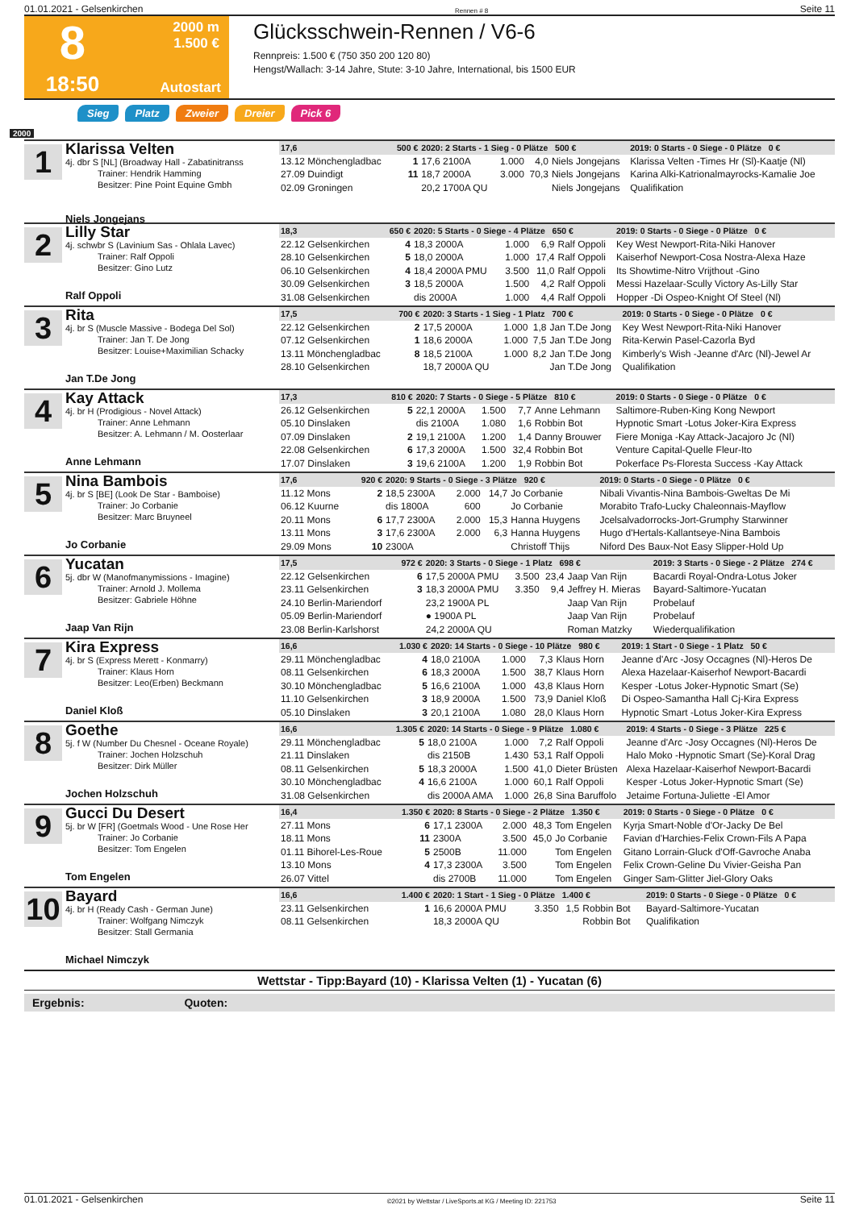01.01.2021 - Gelsenkirchen Rennen # 8 Seite 11
8
2000 m
1.500 €
18:50
Autostart
Glücksschwein-Rennen / V6-6
Rennpreis: 1.500 € (750 350 200 120 80)
Hengst/Wallach: 3-14 Jahre, Stute: 3-10 Jahre, International, bis 1500 EUR
Sieg Platz Zweier Dreier Pick 6
2000
1
Klarissa Velten
4j. dbr S [NL] (Broadway Hall - Zabatinitranss
Trainer: Hendrik Hamming
Besitzer: Pine Point Equine Gmbh
Niels Jongejans
| 17,6 | 500 € | 2020: 2 Starts - 1 Sieg - 0 Plätze 500 € | | | | 2019: 0 Starts - 0 Siege - 0 Plätze 0 € |
| --- | --- | --- | --- | --- | --- | --- |
| 13.12 Mönchengladbac | 1 | 17,6 2100A | 1.000 | 4,0 | Niels Jongejans | Klarissa Velten -Times Hr (Sl)-Kaatje (Nl) |
| 27.09 Duindigt | 11 | 18,7 2000A | 3.000 | 70,3 | Niels Jongejans | Karina Alki-Katrionalmayrocks-Kamalie Joe |
| 02.09 Groningen | | 20,2 1700A QU | | | Niels Jongejans | Qualifikation |
2
Lilly Star
4j. schwbr S (Lavinium Sas - Ohlala Lavec)
Trainer: Ralf Oppoli
Besitzer: Gino Lutz
Ralf Oppoli
| 18,3 | 650 € | 2020: 5 Starts - 0 Siege - 4 Plätze 650 € | | | | 2019: 0 Starts - 0 Siege - 0 Plätze 0 € |
| --- | --- | --- | --- | --- | --- | --- |
| 22.12 Gelsenkirchen | 4 | 18,3 2000A | 1.000 | 6,9 | Ralf Oppoli | Key West Newport-Rita-Niki Hanover |
| 28.10 Gelsenkirchen | 5 | 18,0 2000A | 1.000 | 17,4 | Ralf Oppoli | Kaiserhof Newport-Cosa Nostra-Alexa Haze |
| 06.10 Gelsenkirchen | 4 | 18,4 2000A PMU | 3.500 | 11,0 | Ralf Oppoli | Its Showtime-Nitro Vrijthout -Gino |
| 30.09 Gelsenkirchen | 3 | 18,5 2000A | 1.500 | 4,2 | Ralf Oppoli | Messi Hazelaar-Scully Victory As-Lilly Star |
| 31.08 Gelsenkirchen | | dis 2000A | 1.000 | 4,4 | Ralf Oppoli | Hopper -Di Ospeo-Knight Of Steel (Nl) |
3
Rita
4j. br S (Muscle Massive - Bodega Del Sol)
Trainer: Jan T. De Jong
Besitzer: Louise+Maximilian Schacky
Jan T.De Jong
| 17,5 | 700 € | 2020: 3 Starts - 1 Sieg - 1 Platz 700 € | | | | 2019: 0 Starts - 0 Siege - 0 Plätze 0 € |
| --- | --- | --- | --- | --- | --- | --- |
| 22.12 Gelsenkirchen | 2 | 17,5 2000A | 1.000 | 1,8 | Jan T.De Jong | Key West Newport-Rita-Niki Hanover |
| 07.12 Gelsenkirchen | 1 | 18,6 2000A | 1.000 | 7,5 | Jan T.De Jong | Rita-Kerwin Pasel-Cazorla Byd |
| 13.11 Mönchengladbac | 8 | 18,5 2100A | 1.000 | 8,2 | Jan T.De Jong | Kimberly's Wish -Jeanne d'Arc (Nl)-Jewel Ar |
| 28.10 Gelsenkirchen | | 18,7 2000A QU | | | Jan T.De Jong | Qualifikation |
4
Kay Attack
4j. br H (Prodigious - Novel Attack)
Trainer: Anne Lehmann
Besitzer: A. Lehmann / M. Oosterlaar
Anne Lehmann
| 17,3 | 810 € | 2020: 7 Starts - 0 Siege - 5 Plätze 810 € | | | | 2019: 0 Starts - 0 Siege - 0 Plätze 0 € |
| --- | --- | --- | --- | --- | --- | --- |
| 26.12 Gelsenkirchen | 5 | 22,1 2000A | 1.500 | 7,7 | Anne Lehmann | Saltimore-Ruben-King Kong Newport |
| 05.10 Dinslaken | | dis 2100A | 1.080 | 1,6 | Robbin Bot | Hypnotic Smart -Lotus Joker-Kira Express |
| 07.09 Dinslaken | 2 | 19,1 2100A | 1.200 | 1,4 | Danny Brouwer | Fiere Moniga -Kay Attack-Jacajoro Jc (Nl) |
| 22.08 Gelsenkirchen | 6 | 17,3 2000A | 1.500 | 32,4 | Robbin Bot | Venture Capital-Quelle Fleur-Ito |
| 17.07 Dinslaken | 3 | 19,6 2100A | 1.200 | 1,9 | Robbin Bot | Pokerface Ps-Floresta Success -Kay Attack |
5
Nina Bambois
4j. br S [BE] (Look De Star - Bamboise)
Trainer: Jo Corbanie
Besitzer: Marc Bruyneel
Jo Corbanie
| 17,6 | 920 € | 2020: 9 Starts - 0 Siege - 3 Plätze 920 € | | | | 2019: 0 Starts - 0 Siege - 0 Plätze 0 € |
| --- | --- | --- | --- | --- | --- | --- |
| 11.12 Mons | 2 | 18,5 2300A | 2.000 | 14,7 | Jo Corbanie | Nibali Vivantis-Nina Bambois-Gweltas De Mi |
| 06.12 Kuurne | | dis 1800A | 600 | | Jo Corbanie | Morabito Trafo-Lucky Chaleonnais-Mayflow |
| 20.11 Mons | 6 | 17,7 2300A | 2.000 | 15,3 | Hanna Huygens | Jcelsalvadorrocks-Jort-Grumphy Starwinner |
| 13.11 Mons | 3 | 17,6 2300A | 2.000 | 6,3 | Hanna Huygens | Hugo d'Hertals-Kallantseye-Nina Bambois |
| 29.09 Mons | 10 | 2300A | | | Christoff Thijs | Niford Des Baux-Not Easy Slipper-Hold Up |
6
Yucatan
5j. dbr W (Manofmanymissions - Imagine)
Trainer: Arnold J. Mollema
Besitzer: Gabriele Höhne
Jaap Van Rijn
| 17,5 | 972 € | 2020: 3 Starts - 0 Siege - 1 Platz 698 € | | | | 2019: 3 Starts - 0 Siege - 2 Plätze 274 € |
| --- | --- | --- | --- | --- | --- | --- |
| 22.12 Gelsenkirchen | 6 | 17,5 2000A PMU | 3.500 | 23,4 | Jaap Van Rijn | Bacardi Royal-Ondra-Lotus Joker |
| 23.11 Gelsenkirchen | 3 | 18,3 2000A PMU | 3.350 | 9,4 | Jeffrey H. Mieras | Bayard-Saltimore-Yucatan |
| 24.10 Berlin-Mariendorf | | 23,2 1900A PL | | | Jaap Van Rijn | Probelauf |
| 05.09 Berlin-Mariendorf | | ● 1900A PL | | | Jaap Van Rijn | Probelauf |
| 23.08 Berlin-Karlshorst | | 24,2 2000A QU | | | Roman Matzky | Wiederqualifikation |
7
Kira Express
4j. br S (Express Merett - Konmarry)
Trainer: Klaus Horn
Besitzer: Leo(Erben) Beckmann
Daniel Kloß
| 16,6 | 1.030 € | 2020: 14 Starts - 0 Siege - 10 Plätze 980 € | | | | 2019: 1 Start - 0 Siege - 1 Platz 50 € |
| --- | --- | --- | --- | --- | --- | --- |
| 29.11 Mönchengladbac | 4 | 18,0 2100A | 1.000 | 7,3 | Klaus Horn | Jeanne d'Arc -Josy Occagnes (Nl)-Heros De |
| 08.11 Gelsenkirchen | 6 | 18,3 2000A | 1.500 | 38,7 | Klaus Horn | Alexa Hazelaar-Kaiserhof Newport-Bacardi |
| 30.10 Mönchengladbac | 5 | 16,6 2100A | 1.000 | 43,8 | Klaus Horn | Kesper -Lotus Joker-Hypnotic Smart (Se) |
| 11.10 Gelsenkirchen | 3 | 18,9 2000A | 1.500 | 73,9 | Daniel Kloß | Di Ospeo-Samantha Hall Cj-Kira Express |
| 05.10 Dinslaken | 3 | 20,1 2100A | 1.080 | 28,0 | Klaus Horn | Hypnotic Smart -Lotus Joker-Kira Express |
8
Goethe
5j. f W (Number Du Chesnel - Oceane Royale)
Trainer: Jochen Holzschuh
Besitzer: Dirk Müller
Jochen Holzschuh
| 16,6 | 1.305 € | 2020: 14 Starts - 0 Siege - 9 Plätze 1.080 € | | | | 2019: 4 Starts - 0 Siege - 3 Plätze 225 € |
| --- | --- | --- | --- | --- | --- | --- |
| 29.11 Mönchengladbac | 5 | 18,0 2100A | 1.000 | 7,2 | Ralf Oppoli | Jeanne d'Arc -Josy Occagnes (Nl)-Heros De |
| 21.11 Dinslaken | | dis 2150B | 1.430 | 53,1 | Ralf Oppoli | Halo Moko -Hypnotic Smart (Se)-Koral Drag |
| 08.11 Gelsenkirchen | 5 | 18,3 2000A | 1.500 | 41,0 | Dieter Brüsten | Alexa Hazelaar-Kaiserhof Newport-Bacardi |
| 30.10 Mönchengladbac | 4 | 16,6 2100A | 1.000 | 60,1 | Ralf Oppoli | Kesper -Lotus Joker-Hypnotic Smart (Se) |
| 31.08 Gelsenkirchen | | dis 2000A AMA | 1.000 | 26,8 | Sina Baruffolo | Jetaime Fortuna-Juliette -El Amor |
9
Gucci Du Desert
5j. br W [FR] (Goetmals Wood - Une Rose Her
Trainer: Jo Corbanie
Besitzer: Tom Engelen
Tom Engelen
| 16,4 | 1.350 € | 2020: 8 Starts - 0 Siege - 2 Plätze 1.350 € | | | | 2019: 0 Starts - 0 Siege - 0 Plätze 0 € |
| --- | --- | --- | --- | --- | --- | --- |
| 27.11 Mons | 6 | 17,1 2300A | 2.000 | 48,3 | Tom Engelen | Kyrja Smart-Noble d'Or-Jacky De Bel |
| 18.11 Mons | 11 | 2300A | 3.500 | 45,0 | Jo Corbanie | Favian d'Harchies-Felix Crown-Fils A Papa |
| 01.11 Bihorel-Les-Roue | 5 | 2500B | 11.000 | | Tom Engelen | Gitano Lorrain-Gluck d'Off-Gavroche Anaba |
| 13.10 Mons | 4 | 17,3 2300A | 3.500 | | Tom Engelen | Felix Crown-Geline Du Vivier-Geisha Pan |
| 26.07 Vittel | | dis 2700B | 11.000 | | Tom Engelen | Ginger Sam-Glitter Jiel-Glory Oaks |
10
Bayard
4j. br H (Ready Cash - German June)
Trainer: Wolfgang Nimczyk
Besitzer: Stall Germania
Michael Nimczyk
| 16,6 | 1.400 € | 2020: 1 Start - 1 Sieg - 0 Plätze 1.400 € | | | | 2019: 0 Starts - 0 Siege - 0 Plätze 0 € |
| --- | --- | --- | --- | --- | --- | --- |
| 23.11 Gelsenkirchen | 1 | 16,6 2000A PMU | 3.350 | 1,5 | Robbin Bot | Bayard-Saltimore-Yucatan |
| 08.11 Gelsenkirchen | | 18,3 2000A QU | | | Robbin Bot | Qualifikation |
Wettstar - Tipp:Bayard (10) - Klarissa Velten (1) - Yucatan (6)
Ergebnis: Quoten:
01.01.2021 - Gelsenkirchen ©2021 by Wettstar / LiveSports.at KG / Meeting ID: 221753 Seite 11